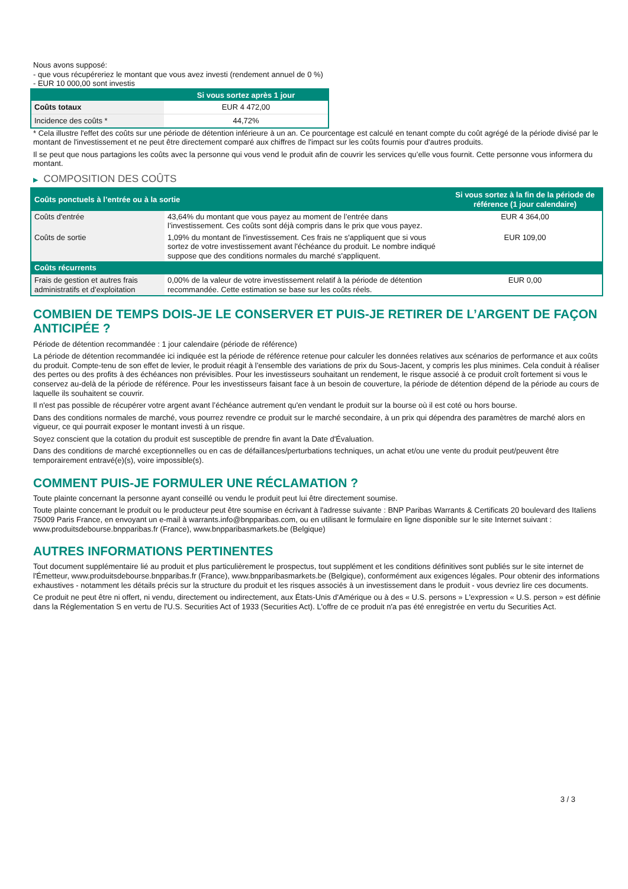Nous avons supposé:
- que vous récupéreriez le montant que vous avez investi (rendement annuel de 0 %)
- EUR 10 000,00 sont investis
| | Si vous sortez après 1 jour |
| --- | --- |
| Coûts totaux | EUR 4 472,00 |
| Incidence des coûts * | 44,72% |
* Cela illustre l'effet des coûts sur une période de détention inférieure à un an. Ce pourcentage est calculé en tenant compte du coût agrégé de la période divisé par le montant de l'investissement et ne peut être directement comparé aux chiffres de l'impact sur les coûts fournis pour d'autres produits.
Il se peut que nous partagions les coûts avec la personne qui vous vend le produit afin de couvrir les services qu’elle vous fournit. Cette personne vous informera du montant.
▶ COMPOSITION DES COÛTS
| Coûts ponctuels à l’entrée ou à la sortie | | Si vous sortez à la fin de la période de référence (1 jour calendaire) |
| --- | --- | --- |
| Coûts d'entrée | 43,64% du montant que vous payez au moment de l’entrée dans l’investissement. Ces coûts sont déjà compris dans le prix que vous payez. | EUR 4 364,00 |
| Coûts de sortie | 1,09% du montant de l'investissement. Ces frais ne s'appliquent que si vous sortez de votre investissement avant l'échéance du produit. Le nombre indiqué suppose que des conditions normales du marché s'appliquent. | EUR 109,00 |
| Coûts récurrents | | |
| Frais de gestion et autres frais administratifs et d’exploitation | 0,00% de la valeur de votre investissement relatif à la période de détention recommandée. Cette estimation se base sur les coûts réels. | EUR 0,00 |
COMBIEN DE TEMPS DOIS-JE LE CONSERVER ET PUIS-JE RETIRER DE L’ARGENT DE FAÇON ANTICIPÉE ?
Période de détention recommandée : 1 jour calendaire (période de référence)
La période de détention recommandée ici indiquée est la période de référence retenue pour calculer les données relatives aux scénarios de performance et aux coûts du produit. Compte-tenu de son effet de levier, le produit réagit à l’ensemble des variations de prix du Sous-Jacent, y compris les plus minimes. Cela conduit à réaliser des pertes ou des profits à des échéances non prévisibles. Pour les investisseurs souhaitant un rendement, le risque associé à ce produit croît fortement si vous le conservez au-delà de la période de référence. Pour les investisseurs faisant face à un besoin de couverture, la période de détention dépend de la période au cours de laquelle ils souhaitent se couvrir.
Il n'est pas possible de récupérer votre argent avant l’échéance autrement qu'en vendant le produit sur la bourse où il est coté ou hors bourse.
Dans des conditions normales de marché, vous pourrez revendre ce produit sur le marché secondaire, à un prix qui dépendra des paramètres de marché alors en vigueur, ce qui pourrait exposer le montant investi à un risque.
Soyez conscient que la cotation du produit est susceptible de prendre fin avant la Date d'Évaluation.
Dans des conditions de marché exceptionnelles ou en cas de défaillances/perturbations techniques, un achat et/ou une vente du produit peut/peuvent être temporairement entravé(e)(s), voire impossible(s).
COMMENT PUIS-JE FORMULER UNE RÉCLAMATION ?
Toute plainte concernant la personne ayant conseillé ou vendu le produit peut lui être directement soumise.
Toute plainte concernant le produit ou le producteur peut être soumise en écrivant à l'adresse suivante : BNP Paribas Warrants & Certificats 20 boulevard des Italiens 75009 Paris France, en envoyant un e-mail à warrants.info@bnpparibas.com, ou en utilisant le formulaire en ligne disponible sur le site Internet suivant : www.produitsdebourse.bnpparibas.fr (France), www.bnpparibasmarkets.be (Belgique)
AUTRES INFORMATIONS PERTINENTES
Tout document supplémentaire lié au produit et plus particulièrement le prospectus, tout supplément et les conditions définitives sont publiés sur le site internet de l'Émetteur, www.produitsdebourse.bnpparibas.fr (France), www.bnpparibasmarkets.be (Belgique), conformément aux exigences légales. Pour obtenir des informations exhaustives - notamment les détails précis sur la structure du produit et les risques associés à un investissement dans le produit - vous devriez lire ces documents.
Ce produit ne peut être ni offert, ni vendu, directement ou indirectement, aux États-Unis d'Amérique ou à des « U.S. persons » L'expression « U.S. person » est définie dans la Réglementation S en vertu de l'U.S. Securities Act of 1933 (Securities Act). L'offre de ce produit n'a pas été enregistrée en vertu du Securities Act.
3 / 3